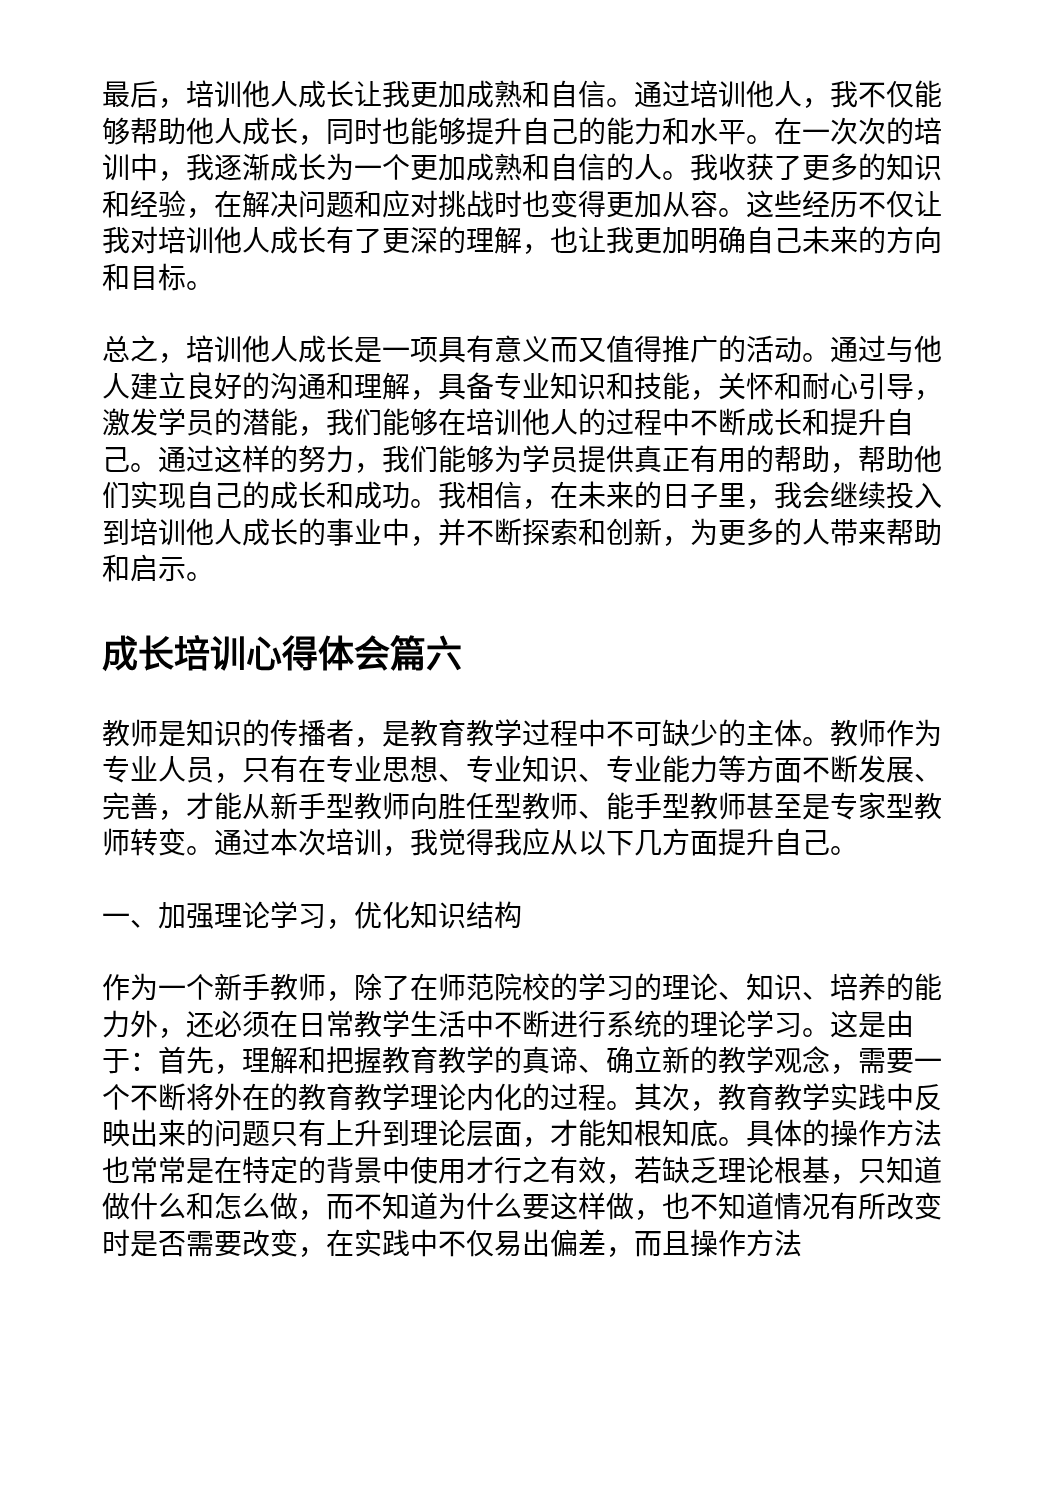最后，培训他人成长让我更加成熟和自信。通过培训他人，我不仅能够帮助他人成长，同时也能够提升自己的能力和水平。在一次次的培训中，我逐渐成长为一个更加成熟和自信的人。我收获了更多的知识和经验，在解决问题和应对挑战时也变得更加从容。这些经历不仅让我对培训他人成长有了更深的理解，也让我更加明确自己未来的方向和目标。
总之，培训他人成长是一项具有意义而又值得推广的活动。通过与他人建立良好的沟通和理解，具备专业知识和技能，关怀和耐心引导，激发学员的潜能，我们能够在培训他人的过程中不断成长和提升自己。通过这样的努力，我们能够为学员提供真正有用的帮助，帮助他们实现自己的成长和成功。我相信，在未来的日子里，我会继续投入到培训他人成长的事业中，并不断探索和创新，为更多的人带来帮助和启示。
成长培训心得体会篇六
教师是知识的传播者，是教育教学过程中不可缺少的主体。教师作为专业人员，只有在专业思想、专业知识、专业能力等方面不断发展、完善，才能从新手型教师向胜任型教师、能手型教师甚至是专家型教师转变。通过本次培训，我觉得我应从以下几方面提升自己。
一、加强理论学习，优化知识结构
作为一个新手教师，除了在师范院校的学习的理论、知识、培养的能力外，还必须在日常教学生活中不断进行系统的理论学习。这是由于：首先，理解和把握教育教学的真谛、确立新的教学观念，需要一个不断将外在的教育教学理论内化的过程。其次，教育教学实践中反映出来的问题只有上升到理论层面，才能知根知底。具体的操作方法也常常是在特定的背景中使用才行之有效，若缺乏理论根基，只知道做什么和怎么做，而不知道为什么要这样做，也不知道情况有所改变时是否需要改变，在实践中不仅易出偏差，而且操作方法